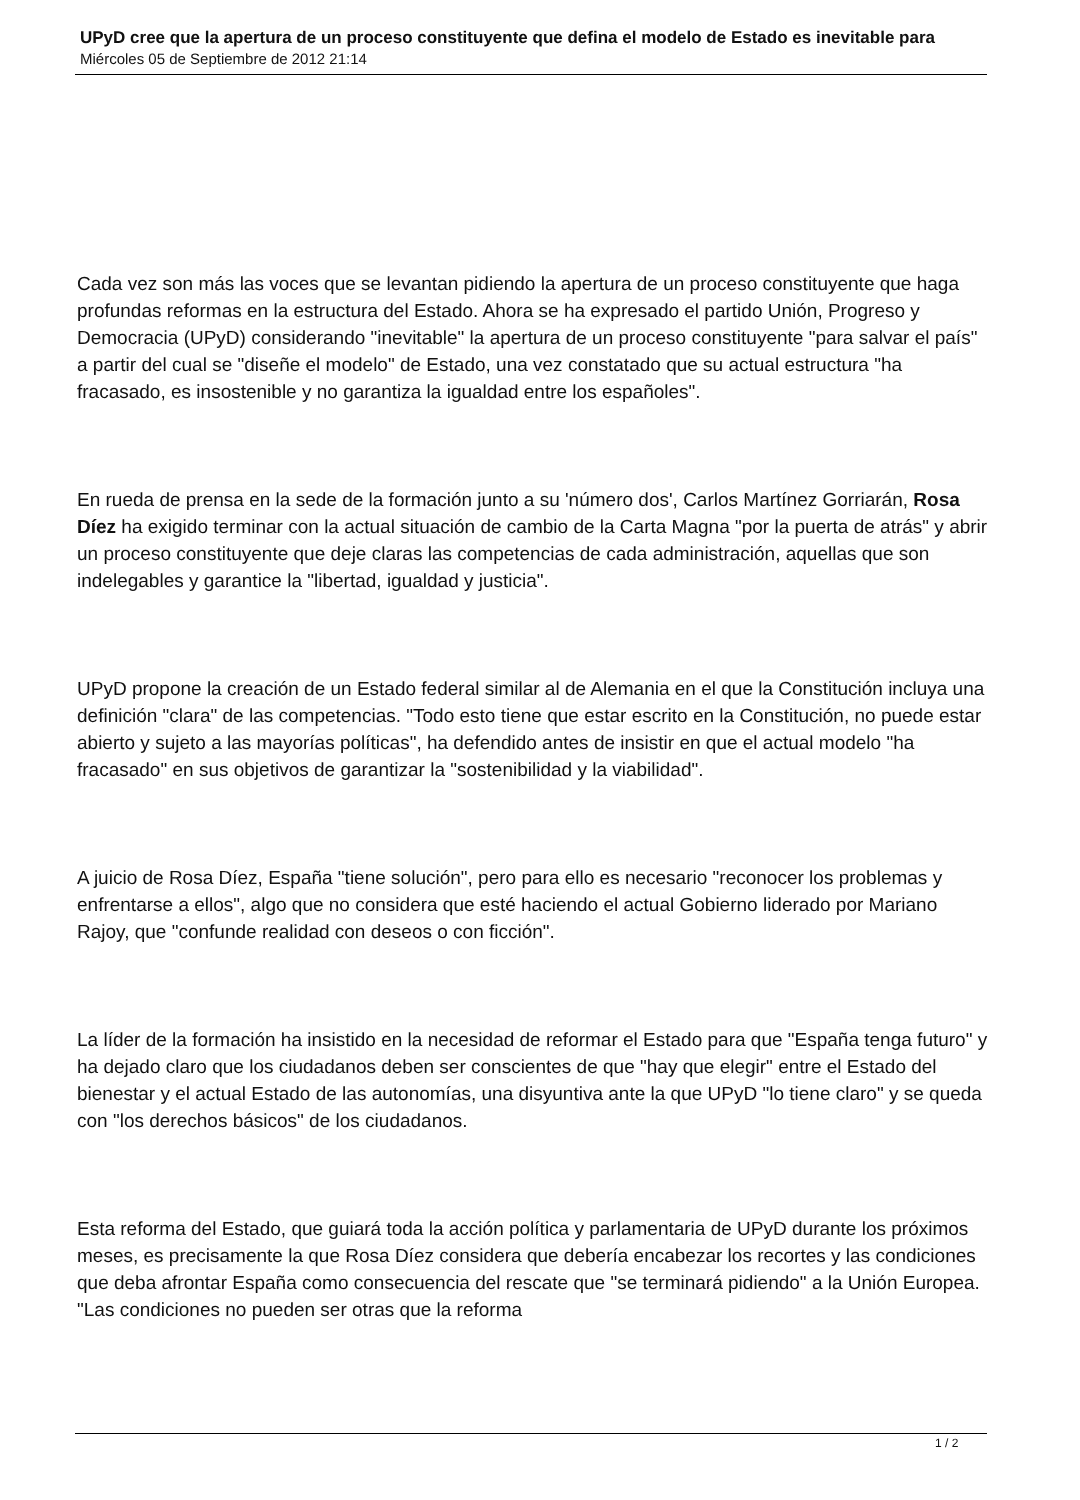UPyD cree que la apertura de un proceso constituyente que defina el modelo de Estado es inevitable para
Miércoles 05 de Septiembre de 2012 21:14
Cada vez son más las voces que se levantan pidiendo la apertura de un proceso constituyente que haga profundas reformas en la estructura del Estado. Ahora se ha expresado el partido Unión, Progreso y Democracia (UPyD) considerando "inevitable" la apertura de un proceso constituyente "para salvar el país" a partir del cual se "diseñe el modelo" de Estado, una vez constatado que su actual estructura "ha fracasado, es insostenible y no garantiza la igualdad entre los españoles".
En rueda de prensa en la sede de la formación junto a su 'número dos', Carlos Martínez Gorriarán, Rosa Díez ha exigido terminar con la actual situación de cambio de la Carta Magna "por la puerta de atrás" y abrir un proceso constituyente que deje claras las competencias de cada administración, aquellas que son indelegables y garantice la "libertad, igualdad y justicia".
UPyD propone la creación de un Estado federal similar al de Alemania en el que la Constitución incluya una definición "clara" de las competencias. "Todo esto tiene que estar escrito en la Constitución, no puede estar abierto y sujeto a las mayorías políticas", ha defendido antes de insistir en que el actual modelo "ha fracasado" en sus objetivos de garantizar la "sostenibilidad y la viabilidad".
A juicio de Rosa Díez, España "tiene solución", pero para ello es necesario "reconocer los problemas y enfrentarse a ellos", algo que no considera que esté haciendo el actual Gobierno liderado por Mariano Rajoy, que "confunde realidad con deseos o con ficción".
La líder de la formación ha insistido en la necesidad de reformar el Estado para que "España tenga futuro" y ha dejado claro que los ciudadanos deben ser conscientes de que "hay que elegir" entre el Estado del bienestar y el actual Estado de las autonomías, una disyuntiva ante la que UPyD "lo tiene claro" y se queda con "los derechos básicos" de los ciudadanos.
Esta reforma del Estado, que guiará toda la acción política y parlamentaria de UPyD durante los próximos meses, es precisamente la que Rosa Díez considera que debería encabezar los recortes y las condiciones que deba afrontar España como consecuencia del rescate que "se terminará pidiendo" a la Unión Europea. "Las condiciones no pueden ser otras que la reforma
1 / 2